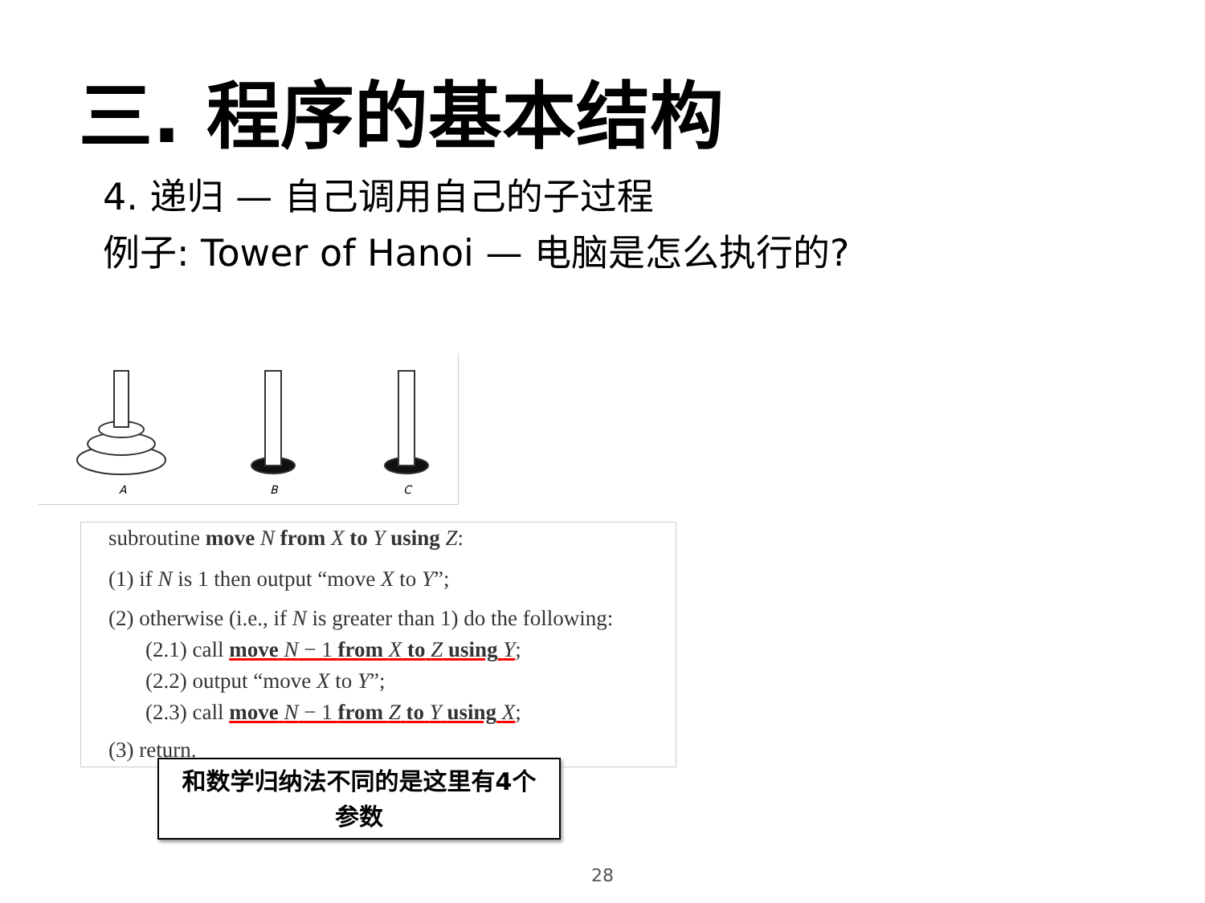三. 程序的基本结构
4. 递归 — 自己调用自己的子过程
例子: Tower of Hanoi — 电脑是怎么执行的?
A
B
C
subroutine move N from X to Y using Z:
(1) if N is 1 then output “move X to Y”;
(2) otherwise (i.e., if N is greater than 1) do the following:
(2.1) call move N − 1 from X to Z using Y;
(2.2) output “move X to Y”;
(2.3) call move N − 1 from Z to Y using X;
(3) return.
和数学归纳法不同的是这里有4个
参数
28